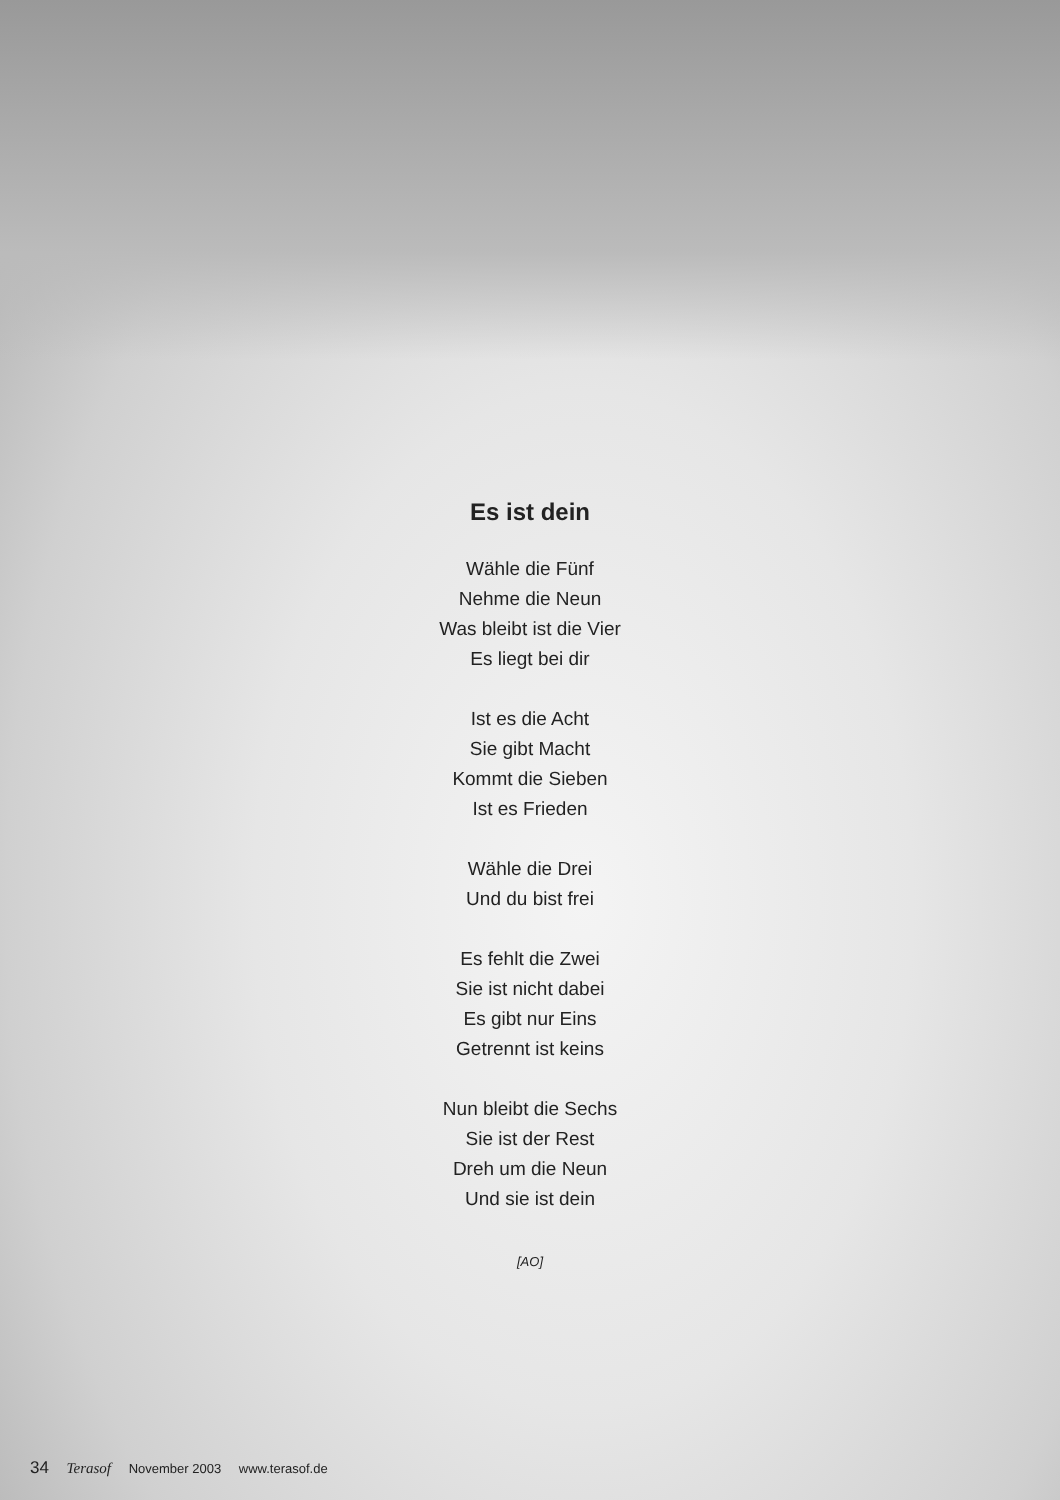Es ist dein
Wähle die Fünf
Nehme die Neun
Was bleibt ist die Vier
Es liegt bei dir
Ist es die Acht
Sie gibt Macht
Kommt die Sieben
Ist es Frieden
Wähle die Drei
Und du bist frei
Es fehlt die Zwei
Sie ist nicht dabei
Es gibt nur Eins
Getrennt ist keins
Nun bleibt die Sechs
Sie ist der Rest
Dreh um die Neun
Und sie ist dein
[AO]
34 Terasof November 2003 www.terasof.de